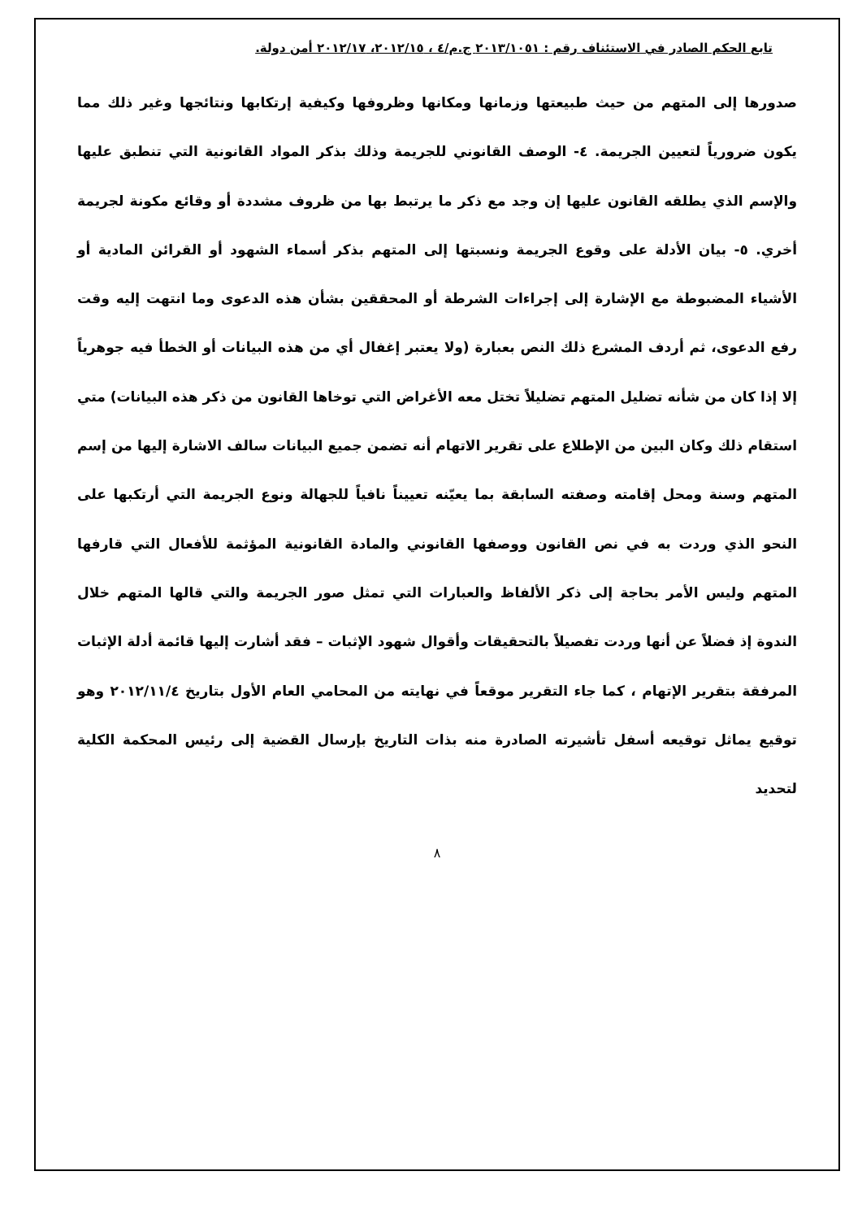تابع الحكم الصادر في الاستئناف رقم : ٢٠١٣/١٠٥١ ج.م/٤ ، ٢٠١٢/١٥، ٢٠١٢/١٧ أمن دولة.
صدورها إلى المتهم من حيث طبيعتها وزمانها ومكانها وظروفها وكيفية إرتكابها ونتائجها وغير ذلك مما يكون ضرورياً لتعيين الجريمة. ٤- الوصف القانوني للجريمة وذلك بذكر المواد القانونية التي تنطبق عليها والإسم الذي يطلقه القانون عليها إن وجد مع ذكر ما يرتبط بها من ظروف مشددة أو وقائع مكونة لجريمة أخري. ٥- بيان الأدلة على وقوع الجريمة ونسبتها إلى المتهم بذكر أسماء الشهود أو القرائن المادية أو الأشياء المضبوطة مع الإشارة إلى إجراءات الشرطة أو المحققين بشأن هذه الدعوى وما انتهت إليه وقت رفع الدعوى، ثم أردف المشرع ذلك النص بعبارة (ولا يعتبر إغفال أي من هذه البيانات أو الخطأ فيه جوهرياً إلا إذا كان من شأنه تضليل المتهم تضليلاً تختل معه الأغراض التي توخاها القانون من ذكر هذه البيانات) متي استقام ذلك وكان البين من الإطلاع على تقرير الاتهام أنه تضمن جميع البيانات سالف الاشارة إليها من إسم المتهم وسنة ومحل إقامته وصفته السابقة بما يعيّنه تعييناً نافياً للجهالة ونوع الجريمة التي أرتكبها على النحو الذي وردت به في نص القانون ووصفها القانوني والمادة القانونية المؤثمة للأفعال التي قارفها المتهم وليس الأمر بحاجة إلى ذكر الألفاظ والعبارات التي تمثل صور الجريمة والتي قالها المتهم خلال الندوة إذ فضلاً عن أنها وردت تفصيلاً بالتحقيقات وأقوال شهود الإثبات – فقد أشارت إليها قائمة أدلة الإثبات المرفقة بتقرير الإتهام ، كما جاء التقرير موقعاً في نهايته من المحامي العام الأول بتاريخ ٢٠١٢/١١/٤ وهو توقيع يماثل توقيعه أسفل تأشيرته الصادرة منه بذات التاريخ بإرسال القضية إلى رئيس المحكمة الكلية لتحديد
٨